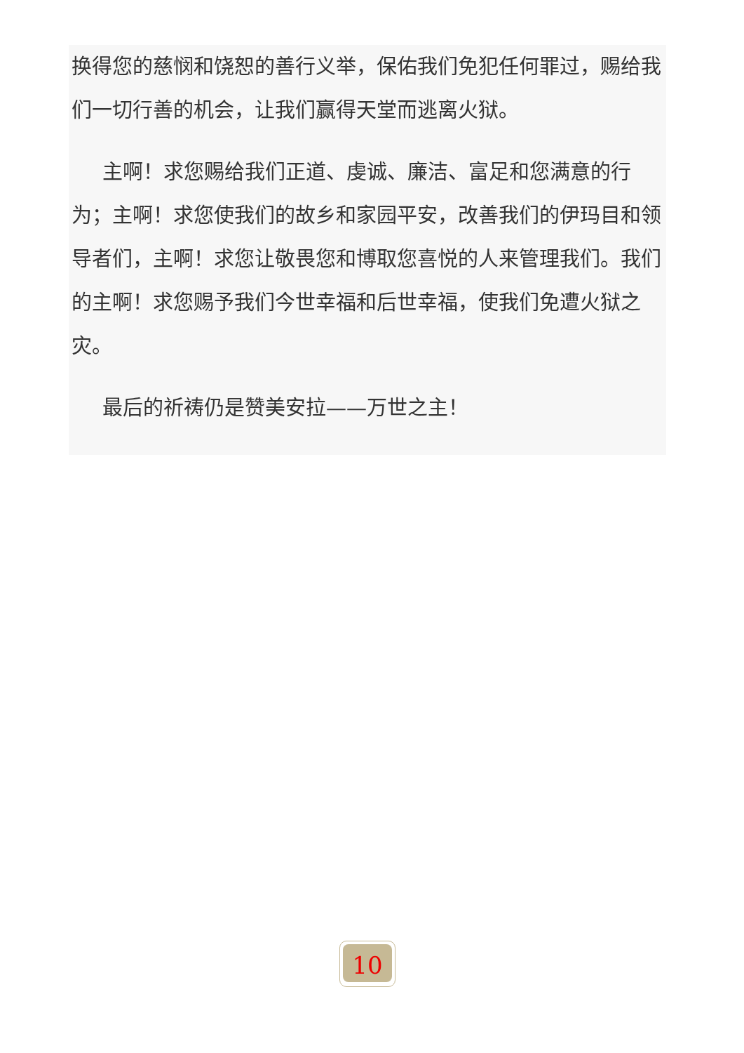换得您的慈悯和饶恕的善行义举，保佑我们免犯任何罪过，赐给我们一切行善的机会，让我们赢得天堂而逃离火狱。
主啊！求您赐给我们正道、虔诚、廉洁、富足和您满意的行为；主啊！求您使我们的故乡和家园平安，改善我们的伊玛目和领导者们，主啊！求您让敬畏您和博取您喜悦的人来管理我们。我们的主啊！求您赐予我们今世幸福和后世幸福，使我们免遭火狱之灾。
最后的祈祷仍是赞美安拉——万世之主！
10